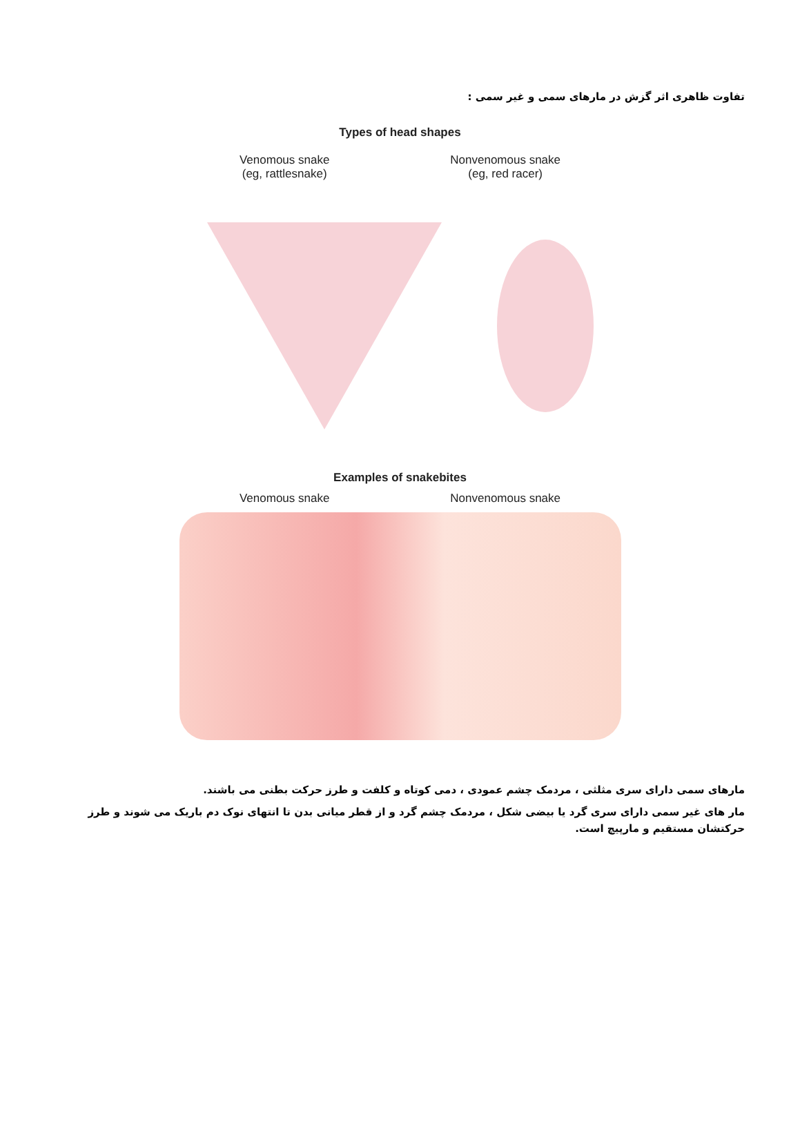تفاوت ظاهری اثر گزش در مارهای سمی و غیر سمی :
Types of head shapes
Venomous snake
(eg, rattlesnake)
Nonvenomous snake
(eg, red racer)
Examples of snakebites
Venomous snake Nonvenomous snake
مارهای سمی دارای سری مثلثی ، مردمک چشم عمودی ، دمی کوتاه و کلفت و طرز حرکت بطنی می باشند.
مار های غیر سمی دارای سری گرد یا بیضی شکل ، مردمک چشم گرد و از قطر میانی بدن تا انتهای نوک دم باریک می شوند و طرز حرکتشان مستقیم و مارپیچ است.